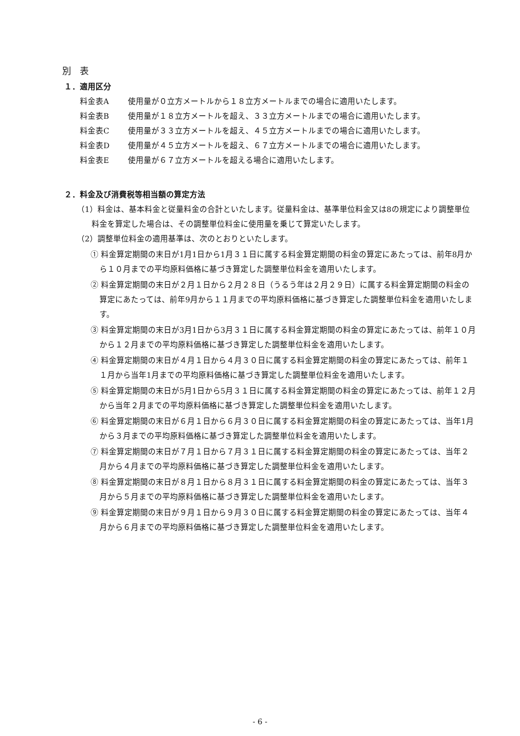別　表
１．適用区分
料金表A 使用量が０立方メートルから１８立方メートルまでの場合に適用いたします。
料金表B 使用量が１８立方メートルを超え、３３立方メートルまでの場合に適用いたします。
料金表C 使用量が３３立方メートルを超え、４５立方メートルまでの場合に適用いたします。
料金表D 使用量が４５立方メートルを超え、６７立方メートルまでの場合に適用いたします。
料金表E 使用量が６７立方メートルを超える場合に適用いたします。
２．料金及び消費税等相当額の算定方法
（1）料金は、基本料金と従量料金の合計といたします。従量料金は、基準単位料金又は8の規定により調整単位料金を算定した場合は、その調整単位料金に使用量を乗じて算定いたします。
（2）調整単位料金の適用基準は、次のとおりといたします。
① 料金算定期間の末日が1月1日から1月３１日に属する料金算定期間の料金の算定にあたっては、前年8月から１０月までの平均原料価格に基づき算定した調整単位料金を適用いたします。
② 料金算定期間の末日が２月１日から２月２８日（うるう年は２月２９日）に属する料金算定期間の料金の算定にあたっては、前年9月から１１月までの平均原料価格に基づき算定した調整単位料金を適用いたします。
③ 料金算定期間の末日が3月1日から3月３１日に属する料金算定期間の料金の算定にあたっては、前年１０月から１２月までの平均原料価格に基づき算定した調整単位料金を適用いたします。
④ 料金算定期間の末日が４月１日から４月３０日に属する料金算定期間の料金の算定にあたっては、前年１１月から当年1月までの平均原料価格に基づき算定した調整単位料金を適用いたします。
⑤ 料金算定期間の末日が5月1日から5月３１日に属する料金算定期間の料金の算定にあたっては、前年１２月から当年２月までの平均原料価格に基づき算定した調整単位料金を適用いたします。
⑥ 料金算定期間の末日が６月１日から６月３０日に属する料金算定期間の料金の算定にあたっては、当年1月から３月までの平均原料価格に基づき算定した調整単位料金を適用いたします。
⑦ 料金算定期間の末日が７月１日から７月３１日に属する料金算定期間の料金の算定にあたっては、当年２月から４月までの平均原料価格に基づき算定した調整単位料金を適用いたします。
⑧ 料金算定期間の末日が８月１日から８月３１日に属する料金算定期間の料金の算定にあたっては、当年３月から５月までの平均原料価格に基づき算定した調整単位料金を適用いたします。
⑨ 料金算定期間の末日が９月１日から９月３０日に属する料金算定期間の料金の算定にあたっては、当年４月から６月までの平均原料価格に基づき算定した調整単位料金を適用いたします。
- 6 -